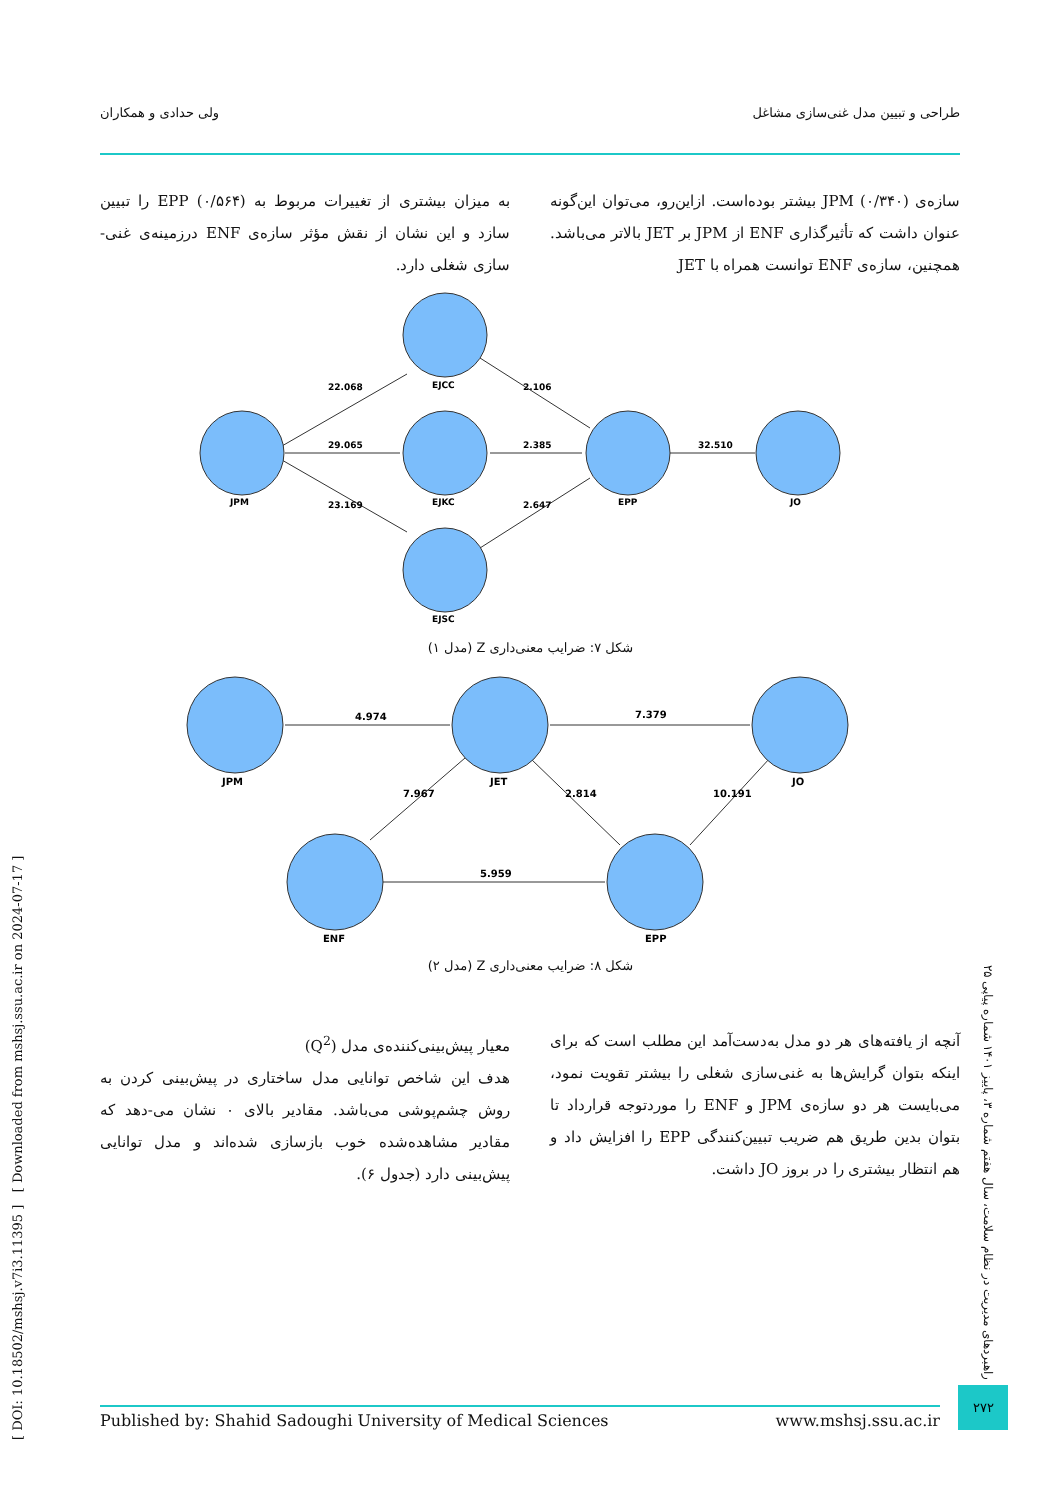طراحی و تبیین مدل غنی‌سازی مشاغل ولی حدادی و همکاران
سازه‌ی JPM (۰/۳۴۰) بیشتر بوده‌است. ازاین‌رو، می‌توان این‌گونه عنوان داشت که تأثیرگذاری ENF از JPM بر JET بالاتر می‌باشد. همچنین، سازه‌ی ENF توانست همراه با JET
به میزان بیشتری از تغییرات مربوط به EPP (۰/۵۶۴) را تبیین سازد و این نشان از نقش مؤثر سازه‌ی ENF درزمینه‌ی غنی-سازی شغلی دارد.
JPM
EJCC
EJKC
EJSC
EPP
JO
22.068
29.065
23.169
2.106
2.385
2.647
32.510
شکل ۷: ضرایب معنی‌داری Z (مدل ۱)
JPM
JET
JO
ENF
EPP
4.974
7.379
7.967
2.814
10.191
5.959
شکل ۸: ضرایب معنی‌داری Z (مدل ۲)
آنچه از یافته‌های هر دو مدل به‌دست‌آمد این مطلب است که برای اینکه بتوان گرایش‌ها به غنی‌سازی شغلی را بیشتر تقویت نمود، می‌بایست هر دو سازه‌ی JPM و ENF را موردتوجه قرارداد تا بتوان بدین طریق هم ضریب تبیین‌کنندگی EPP را افزایش داد و هم انتظار بیشتری را در بروز JO داشت.
معیار پیش‌بینی‌کننده‌ی مدل (Q<sup>2</sup>)
هدف این شاخص توانایی مدل ساختاری در پیش‌بینی کردن به روش چشم‌پوشی می‌باشد. مقادیر بالای ۰ نشان می-دهد که مقادیر مشاهده‌شده خوب بازسازی شده‌اند و مدل توانایی پیش‌بینی دارد (جدول ۶).
[ DOI: 10.18502/mshsj.v7i3.11395 ] [ Downloaded from mshsj.ssu.ac.ir on 2024-07-17 ]
راهبردهای مدیریت در نظام سلامت، سال هفتم شماره ۳، پاییز ۱۴۰۱ شماره پیاپی ۲۵
Published by: Shahid Sadoughi University of Medical Sciences www.mshsj.ssu.ac.ir
۲۷۲